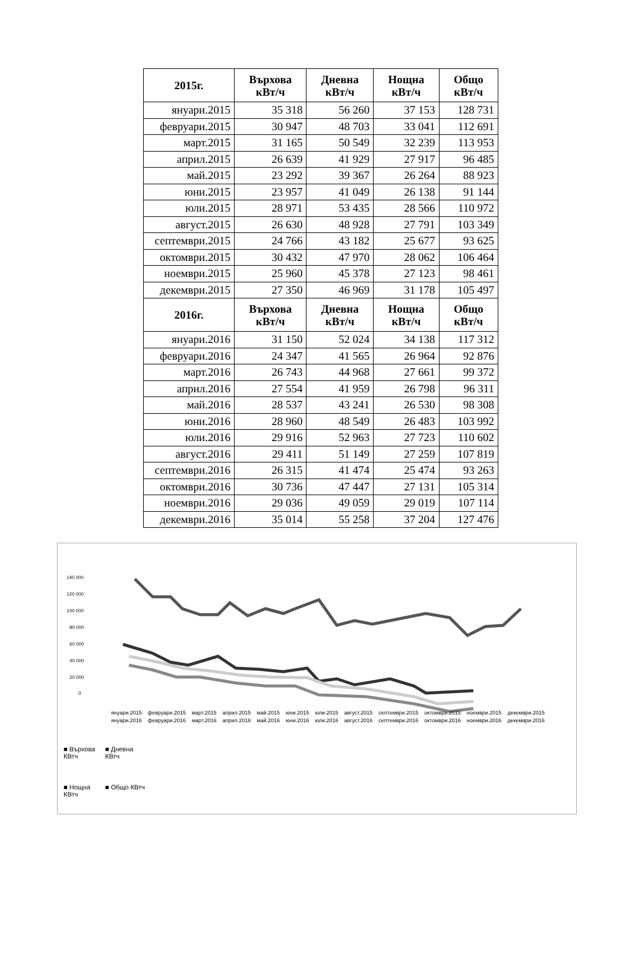| 2015г. | Върхова кВт/ч | Дневна кВт/ч | Нощна кВт/ч | Общо кВт/ч |
| --- | --- | --- | --- | --- |
| януари.2015 | 35 318 | 56 260 | 37 153 | 128 731 |
| февруари.2015 | 30 947 | 48 703 | 33 041 | 112 691 |
| март.2015 | 31 165 | 50 549 | 32 239 | 113 953 |
| април.2015 | 26 639 | 41 929 | 27 917 | 96 485 |
| май.2015 | 23 292 | 39 367 | 26 264 | 88 923 |
| юни.2015 | 23 957 | 41 049 | 26 138 | 91 144 |
| юли.2015 | 28 971 | 53 435 | 28 566 | 110 972 |
| август.2015 | 26 630 | 48 928 | 27 791 | 103 349 |
| септември.2015 | 24 766 | 43 182 | 25 677 | 93 625 |
| октомври.2015 | 30 432 | 47 970 | 28 062 | 106 464 |
| ноември.2015 | 25 960 | 45 378 | 27 123 | 98 461 |
| декември.2015 | 27 350 | 46 969 | 31 178 | 105 497 |
| 2016г. | Върхова кВт/ч | Дневна кВт/ч | Нощна кВт/ч | Общо кВт/ч |
| януари.2016 | 31 150 | 52 024 | 34 138 | 117 312 |
| февруари.2016 | 24 347 | 41 565 | 26 964 | 92 876 |
| март.2016 | 26 743 | 44 968 | 27 661 | 99 372 |
| април.2016 | 27 554 | 41 959 | 26 798 | 96 311 |
| май.2016 | 28 537 | 43 241 | 26 530 | 98 308 |
| юни.2016 | 28 960 | 48 549 | 26 483 | 103 992 |
| юли.2016 | 29 916 | 52 963 | 27 723 | 110 602 |
| август.2016 | 29 411 | 51 149 | 27 259 | 107 819 |
| септември.2016 | 26 315 | 41 474 | 25 474 | 93 263 |
| октомври.2016 | 30 736 | 47 447 | 27 131 | 105 314 |
| ноември.2016 | 29 036 | 49 059 | 29 019 | 107 114 |
| декември.2016 | 35 014 | 55 258 | 37 204 | 127 476 |
140 000
120 000
100 000
80 000
60 000
40 000
20 000
0
■ Върхова КВтч
■ Дневна КВтч
■ Нощна КВтч
■ Общо КВтч
януари.2015 февруари.2015 март.2015 април.2015 май.2015 юни.2015 юли.2015 август.2015 септември.2015 октомври.2015 ноември.2015 декември.2015 януари.2016 февруари.2016 март.2016 април.2016 май.2016 юни.2016 юли.2016 август.2016 септември.2016 октомври.2016 ноември.2016 декември.2016